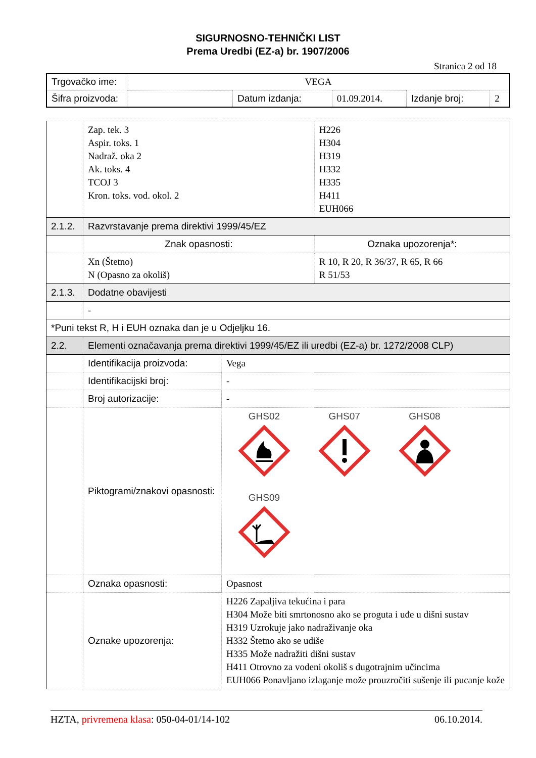SIGURNOSNO-TEHNIČKI LIST
Prema Uredbi (EZ-a) br. 1907/2006
Stranica 2 od 18
| Trgovačko ime: | VEGA | | | | |
| Šifra proizvoda: | | Datum izdanja: | 01.09.2014. | Izdanje broj: | 2 |
| | Zap. tek. 3 Aspir. toks. 1 Nadraž. oka 2 Ak. toks. 4 TCOJ 3 Kron. toks. vod. okol. 2 | | H226 H304 H319 H332 H335 H411 EUH066 |
| 2.1.2. | Razvrstavanje prema direktivi 1999/45/EZ | | |
| | Znak opasnosti: | | Oznaka upozorenja*: |
| | Xn (Štetno) N (Opasno za okoliš) | | R 10, R 20, R 36/37, R 65, R 66 R 51/53 |
| 2.1.3. | Dodatne obavijesti | | |
| | - | | |
| *Puni tekst R, H i EUH oznaka dan je u Odjeljku 16. | | | |
| 2.2. | Elementi označavanja prema direktivi 1999/45/EZ ili uredbi (EZ-a) br. 1272/2008 CLP) | | |
| | Identifikacija proizvoda: | Vega | |
| | Identifikacijski broj: | - | |
| | Broj autorizacije: | - | |
| | Piktogrami/znakovi opasnosti: | GHS02 GHS07 GHS08 GHS09 | |
| | Oznaka opasnosti: | Opasnost | |
| | Oznake upozorenja: | H226 Zapaljiva tekućina i para H304 Može biti smrtonosno ako se proguta i uđe u dišni sustav H319 Uzrokuje jako nadraživanje oka H332 Štetno ako se udiše H335 Može nadražiti dišni sustav H411 Otrovno za vodeni okoliš s dugotrajnim učincima EUH066 Ponavljano izlaganje može prouzročiti sušenje ili pucanje kože | |
HZTA, privremena klasa: 050-04-01/14-102 06.10.2014.